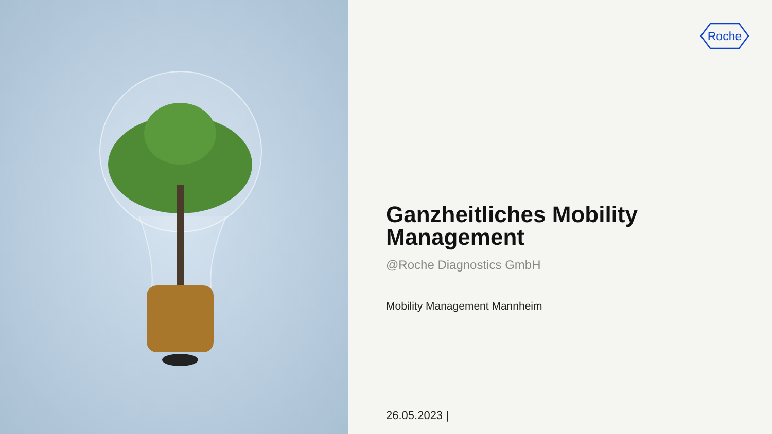Roche
Ganzheitliches Mobility Management
@Roche Diagnostics GmbH
Mobility Management Mannheim
26.05.2023 |